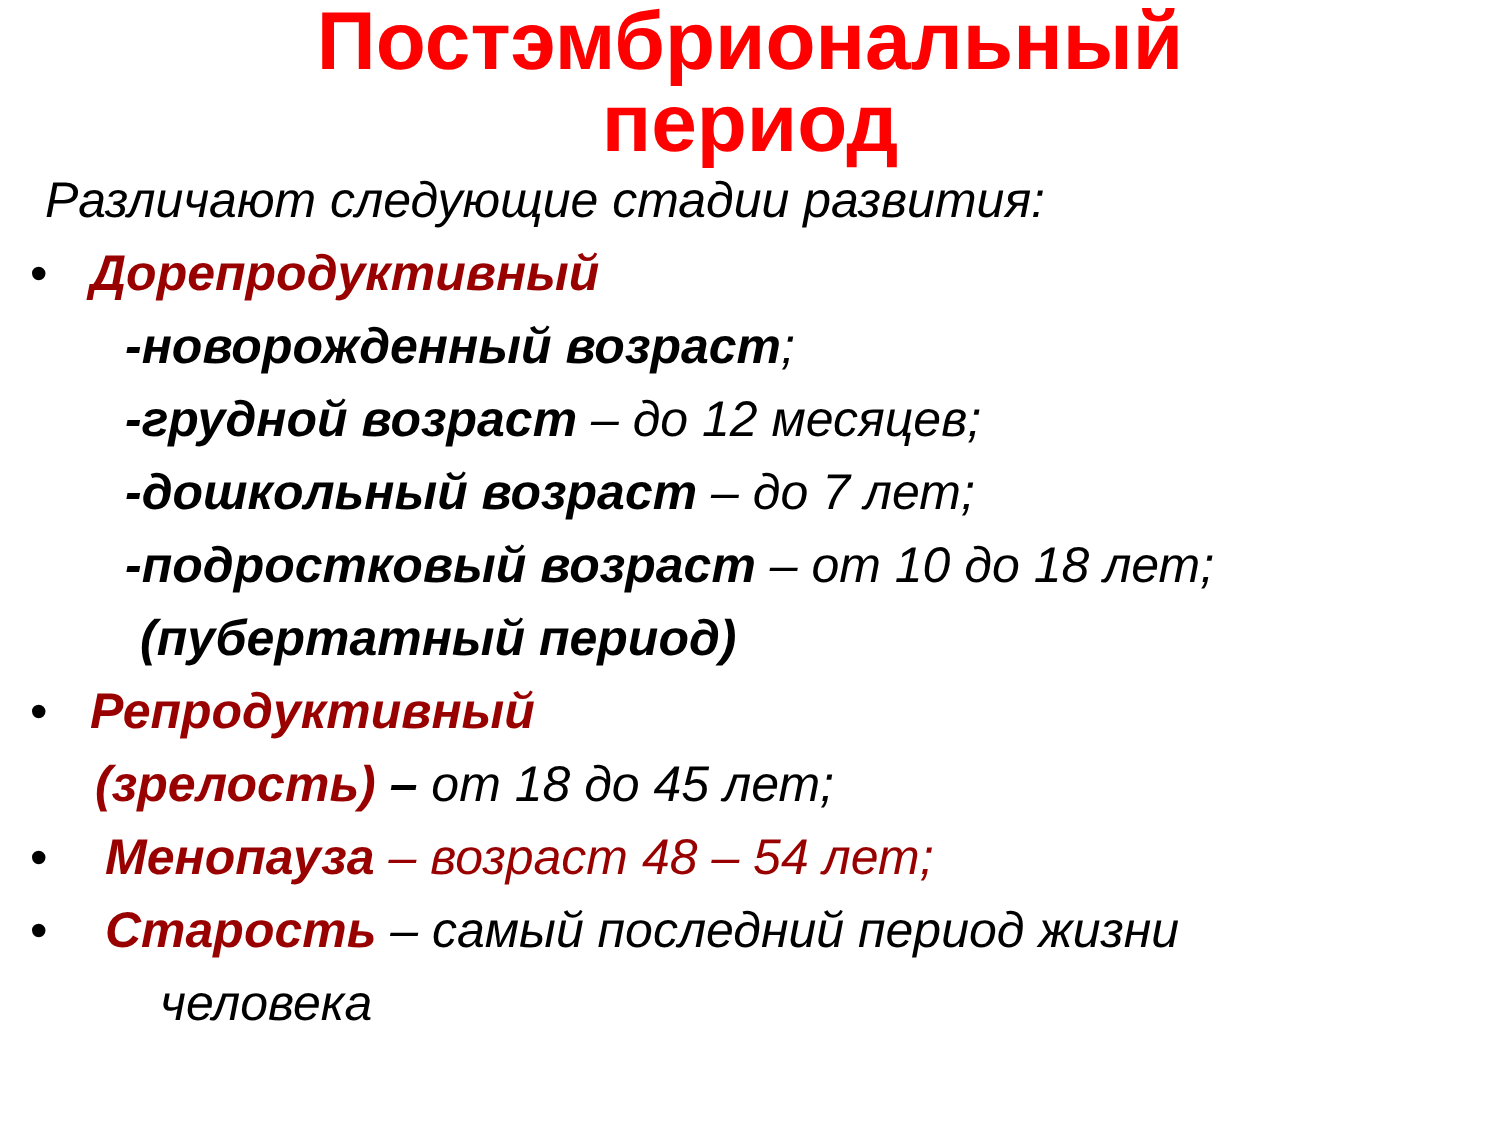Постэмбриональный
период
Различают следующие стадии развития:
• Дорепродуктивный
-новорожденный возраст;
-грудной возраст – до 12 месяцев;
-дошкольный возраст – до 7 лет;
-подростковый возраст – от 10 до 18 лет;
(пубертатный период)
• Репродуктивный
(зрелость) – от 18 до 45 лет;
• Менопауза – возраст 48 – 54 лет;
• Старость – самый последний период жизни
человека